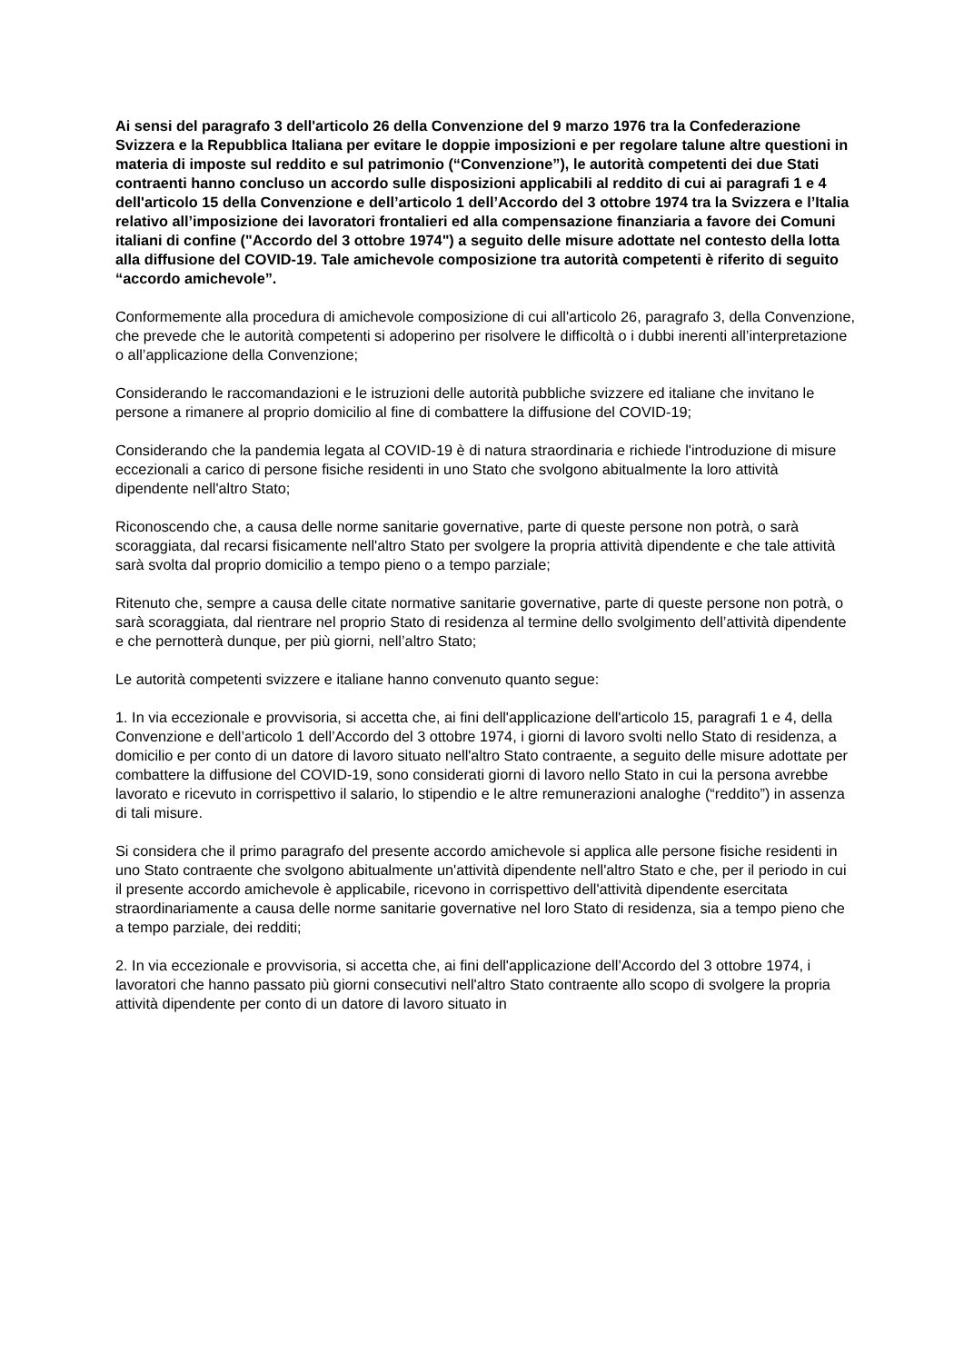Ai sensi del paragrafo 3 dell'articolo 26 della Convenzione del 9 marzo 1976 tra la Confederazione Svizzera e la Repubblica Italiana per evitare le doppie imposizioni e per regolare talune altre questioni in materia di imposte sul reddito e sul patrimonio (“Convenzione”), le autorità competenti dei due Stati contraenti hanno concluso un accordo sulle disposizioni applicabili al reddito di cui ai paragrafi 1 e 4 dell'articolo 15 della Convenzione e dell’articolo 1 dell’Accordo del 3 ottobre 1974 tra la Svizzera e l’Italia relativo all’imposizione dei lavoratori frontalieri ed alla compensazione finanziaria a favore dei Comuni italiani di confine ("Accordo del 3 ottobre 1974") a seguito delle misure adottate nel contesto della lotta alla diffusione del COVID-19. Tale amichevole composizione tra autorità competenti è riferito di seguito “accordo amichevole”.
Conformemente alla procedura di amichevole composizione di cui all'articolo 26, paragrafo 3, della Convenzione, che prevede che le autorità competenti si adoperino per risolvere le difficoltà o i dubbi inerenti all’interpretazione o all’applicazione della Convenzione;
Considerando le raccomandazioni e le istruzioni delle autorità pubbliche svizzere ed italiane che invitano le persone a rimanere al proprio domicilio al fine di combattere la diffusione del COVID-19;
Considerando che la pandemia legata al COVID-19 è di natura straordinaria e richiede l'introduzione di misure eccezionali a carico di persone fisiche residenti in uno Stato che svolgono abitualmente la loro attività dipendente nell'altro Stato;
Riconoscendo che, a causa delle norme sanitarie governative, parte di queste persone non potrà, o sarà scoraggiata, dal recarsi fisicamente nell'altro Stato per svolgere la propria attività dipendente e che tale attività sarà svolta dal proprio domicilio a tempo pieno o a tempo parziale;
Ritenuto che, sempre a causa delle citate normative sanitarie governative, parte di queste persone non potrà, o sarà scoraggiata, dal rientrare nel proprio Stato di residenza al termine dello svolgimento dell’attività dipendente e che pernotterà dunque, per più giorni, nell’altro Stato;
Le autorità competenti svizzere e italiane hanno convenuto quanto segue:
1. In via eccezionale e provvisoria, si accetta che, ai fini dell'applicazione dell'articolo 15, paragrafi 1 e 4, della Convenzione e dell’articolo 1 dell’Accordo del 3 ottobre 1974, i giorni di lavoro svolti nello Stato di residenza, a domicilio e per conto di un datore di lavoro situato nell'altro Stato contraente, a seguito delle misure adottate per combattere la diffusione del COVID-19, sono considerati giorni di lavoro nello Stato in cui la persona avrebbe lavorato e ricevuto in corrispettivo il salario, lo stipendio e le altre remunerazioni analoghe (“reddito”) in assenza di tali misure.
Si considera che il primo paragrafo del presente accordo amichevole si applica alle persone fisiche residenti in uno Stato contraente che svolgono abitualmente un'attività dipendente nell'altro Stato e che, per il periodo in cui il presente accordo amichevole è applicabile, ricevono in corrispettivo dell'attività dipendente esercitata straordinariamente a causa delle norme sanitarie governative nel loro Stato di residenza, sia a tempo pieno che a tempo parziale, dei redditi;
2. In via eccezionale e provvisoria, si accetta che, ai fini dell'applicazione dell’Accordo del 3 ottobre 1974, i lavoratori che hanno passato più giorni consecutivi nell'altro Stato contraente allo scopo di svolgere la propria attività dipendente per conto di un datore di lavoro situato in